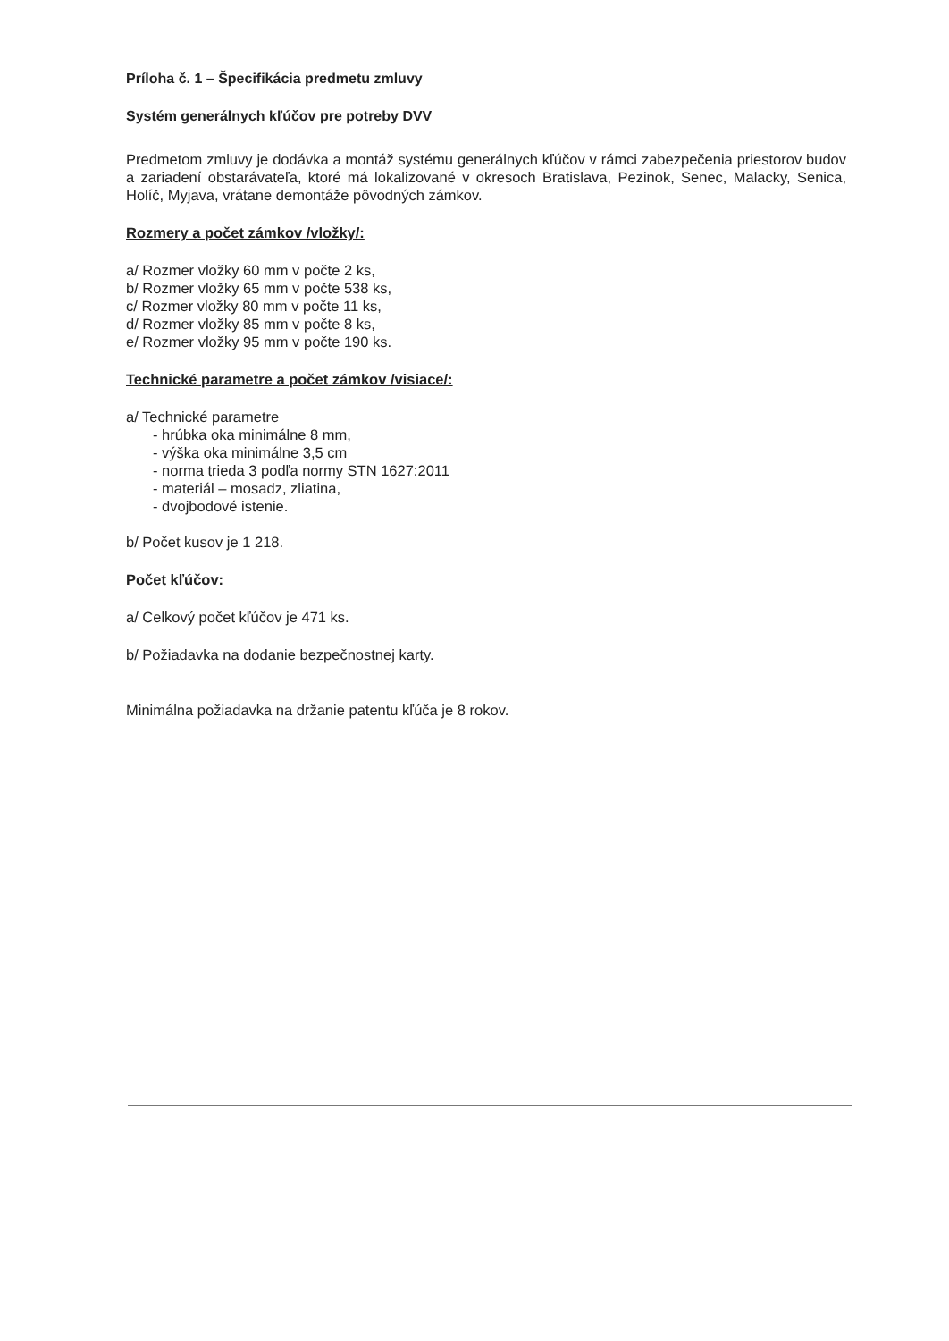Príloha č. 1 – Špecifikácia predmetu zmluvy
Systém generálnych kľúčov pre potreby DVV
Predmetom zmluvy je dodávka a montáž systému generálnych kľúčov v rámci zabezpečenia priestorov budov a zariadení obstarávateľa, ktoré má lokalizované v okresoch Bratislava, Pezinok, Senec, Malacky, Senica, Holíč, Myjava, vrátane demontáže pôvodných zámkov.
Rozmery a počet zámkov /vložky/:
a/ Rozmer vložky 60 mm v počte 2 ks,
b/ Rozmer vložky 65 mm v počte 538 ks,
c/ Rozmer vložky 80 mm v počte 11 ks,
d/ Rozmer vložky 85 mm v počte 8 ks,
e/ Rozmer vložky 95 mm v počte 190 ks.
Technické parametre a počet zámkov /visiace/:
a/ Technické parametre
- hrúbka oka minimálne 8 mm,
- výška oka minimálne 3,5 cm
- norma trieda 3 podľa normy STN 1627:2011
- materiál – mosadz, zliatina,
- dvojbodové istenie.
b/ Počet kusov je 1 218.
Počet kľúčov:
a/ Celkový počet kľúčov je 471 ks.
b/ Požiadavka na dodanie bezpečnostnej karty.
Minimálna požiadavka na držanie patentu kľúča je 8 rokov.